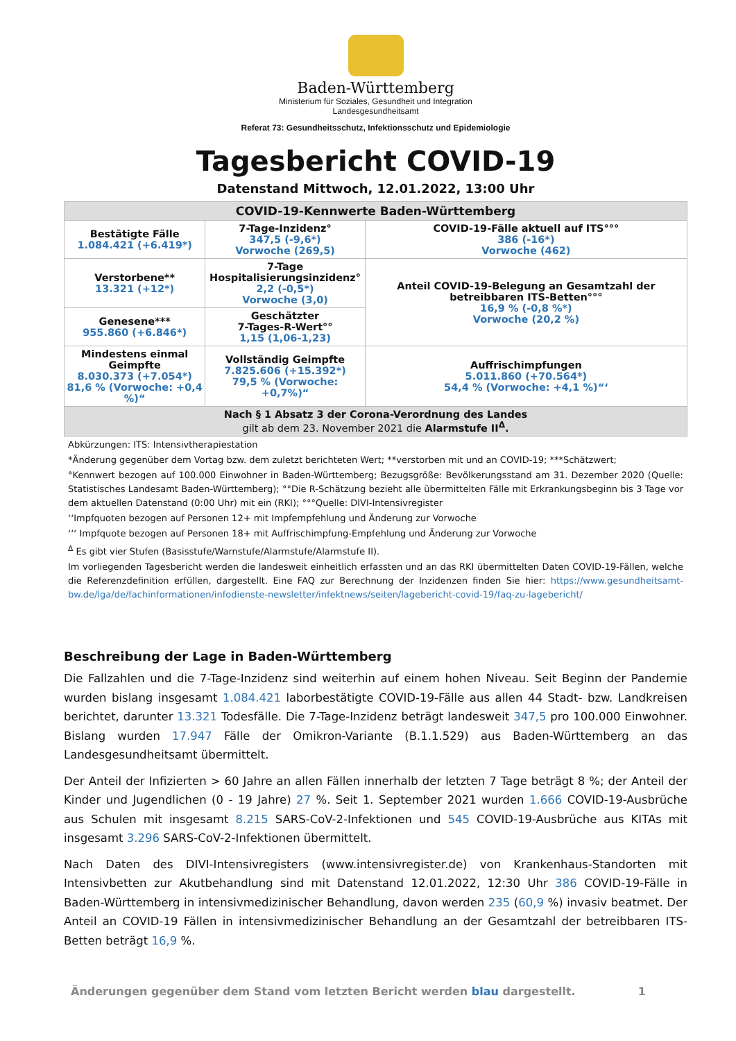Baden-Württemberg
Ministerium für Soziales, Gesundheit und Integration
Landesgesundheitsamt
Referat 73: Gesundheitsschutz, Infektionsschutz und Epidemiologie
Tagesbericht COVID-19
Datenstand Mittwoch, 12.01.2022, 13:00 Uhr
| COVID-19-Kennwerte Baden-Württemberg | | |
| --- | --- | --- |
| Bestätigte Fälle 1.084.421 (+6.419*) | 7-Tage-Inzidenz° 347,5 (-9,6*) Vorwoche (269,5) | COVID-19-Fälle aktuell auf ITS°°° 386 (-16*) Vorwoche (462) |
| Verstorbene** 13.321 (+12*) | 7-Tage Hospitalisierungsinzidenz° 2,2 (-0,5*) Vorwoche (3,0) | Anteil COVID-19-Belegung an Gesamtzahl der betreibbaren ITS-Betten°°° 16,9 % (-0,8 %*) Vorwoche (20,2 %) |
| Genesene*** 955.860 (+6.846*) | Geschätzter 7-Tages-R-Wert°° 1,15 (1,06-1,23) | |
| Mindestens einmal Geimpfte 8.030.373 (+7.054*) 81,6 % (Vorwoche: +0,4 %)“ | Vollständig Geimpfte 7.825.606 (+15.392*) 79,5 % (Vorwoche: +0,7%)“ | Auffrischimpfungen 5.011.860 (+70.564*) 54,4 % (Vorwoche: +4,1 %)“‘ |
| Nach § 1 Absatz 3 der Corona-Verordnung des Landes gilt ab dem 23. November 2021 die Alarmstufe II<sup>Δ</sup>. | | |
Abkürzungen: ITS: Intensivtherapiestation
*Änderung gegenüber dem Vortag bzw. dem zuletzt berichteten Wert; **verstorben mit und an COVID-19; ***Schätzwert;
°Kennwert bezogen auf 100.000 Einwohner in Baden-Württemberg; Bezugsgröße: Bevölkerungsstand am 31. Dezember 2020 (Quelle: Statistisches Landesamt Baden-Württemberg); °°Die R-Schätzung bezieht alle übermittelten Fälle mit Erkrankungsbeginn bis 3 Tage vor dem aktuellen Datenstand (0:00 Uhr) mit ein (RKI); °°°Quelle: DIVI-Intensivregister
‘‘Impfquoten bezogen auf Personen 12+ mit Impfempfehlung und Änderung zur Vorwoche
‘‘‘ Impfquote bezogen auf Personen 18+ mit Auffrischimpfung-Empfehlung und Änderung zur Vorwoche
<sup>Δ</sup> Es gibt vier Stufen (Basisstufe/Warnstufe/Alarmstufe/Alarmstufe II).
Im vorliegenden Tagesbericht werden die landesweit einheitlich erfassten und an das RKI übermittelten Daten COVID-19-Fällen, welche die Referenzdefinition erfüllen, dargestellt. Eine FAQ zur Berechnung der Inzidenzen finden Sie hier: https://www.gesundheitsamt-bw.de/lga/de/fachinformationen/infodienste-newsletter/infektnews/seiten/lagebericht-covid-19/faq-zu-lagebericht/
Beschreibung der Lage in Baden-Württemberg
Die Fallzahlen und die 7-Tage-Inzidenz sind weiterhin auf einem hohen Niveau. Seit Beginn der Pandemie wurden bislang insgesamt 1.084.421 laborbestätigte COVID-19-Fälle aus allen 44 Stadt- bzw. Landkreisen berichtet, darunter 13.321 Todesfälle. Die 7-Tage-Inzidenz beträgt landesweit 347,5 pro 100.000 Einwohner. Bislang wurden 17.947 Fälle der Omikron-Variante (B.1.1.529) aus Baden-Württemberg an das Landesgesundheitsamt übermittelt.
Der Anteil der Infizierten > 60 Jahre an allen Fällen innerhalb der letzten 7 Tage beträgt 8 %; der Anteil der Kinder und Jugendlichen (0 - 19 Jahre) 27 %. Seit 1. September 2021 wurden 1.666 COVID-19-Ausbrüche aus Schulen mit insgesamt 8.215 SARS-CoV-2-Infektionen und 545 COVID-19-Ausbrüche aus KITAs mit insgesamt 3.296 SARS-CoV-2-Infektionen übermittelt.
Nach Daten des DIVI-Intensivregisters (www.intensivregister.de) von Krankenhaus-Standorten mit Intensivbetten zur Akutbehandlung sind mit Datenstand 12.01.2022, 12:30 Uhr 386 COVID-19-Fälle in Baden-Württemberg in intensivmedizinischer Behandlung, davon werden 235 (60,9 %) invasiv beatmet. Der Anteil an COVID-19 Fällen in intensivmedizinischer Behandlung an der Gesamtzahl der betreibbaren ITS-Betten beträgt 16,9 %.
Änderungen gegenüber dem Stand vom letzten Bericht werden blau dargestellt. 1